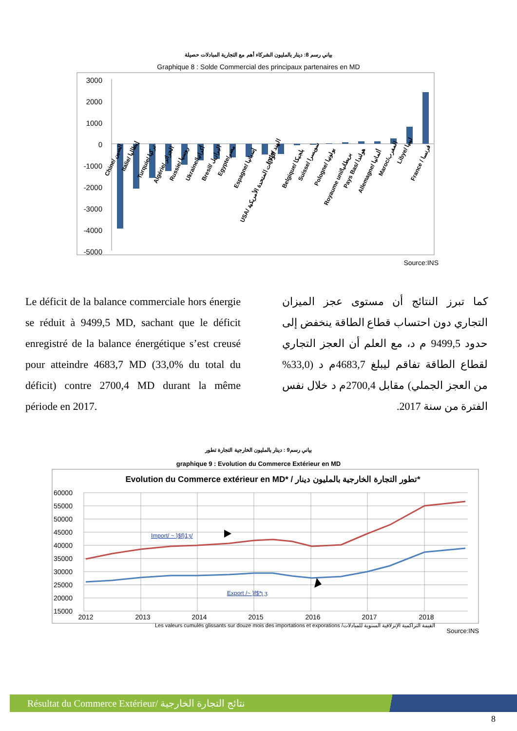بياني رسم 8: دينار بالمليون الشركاء أهم مع التجارية المبادلات حصيلة
Graphique 8 : Solde Commercial des principaux partenaires en MD
3000
2000
1000
0
-1000
-2000
-3000
-4000
-5000
Chine/ الصين
Italie/ إيطاليا
Turquie/ تركيا
Algérie/ الجزائر
Russie/ روسيا
Ukraine/أكرانيا
Bresil/ البرازيل
Egypte/مصر
Espagne/ إسبانيا
USA/ الولايات المتحدة الأمريكية
Inde/ الهند
Belgique/ بلجيكا
Suisse/ سويسرا
Pologne/ بولونيا
Royaume uni/بريطانيا
Pays Bas/ هولندا
Allemagne/ ألمانيا
Maroc/المغرب
Libye/ ليبيا
France / فرنسا
Source:INS
Le déficit de la balance commerciale hors énergie se réduit à 9499,5 MD, sachant que le déficit enregistré de la balance énergétique s’est creusé pour atteindre 4683,7 MD (33,0% du total du déficit) contre 2700,4 MD durant la même période en 2017.
كما تبرز النتائج أن مستوى عجز الميزان التجاري دون احتساب قطاع الطاقة ينخفض إلى حدود 9499,5 م د، مع العلم أن العجز التجاري لقطاع الطاقة تفاقم ليبلغ 4683,7م د (33,0% من العجز الجملي) مقابل 2700,4م د خلال نفس الفترة من سنة 2017.
بياني رسم9 : دينار بالمليون الخارجية التجارة تطور
graphique 9 : Evolution du Commerce Extérieur en MD
Evolution du Commerce extérieur en MD* / تطور التجارة الخارجية بالمليون دينار*
60000
55000
50000
45000
40000
35000
30000
25000
20000
15000
Import/ ~ }$f}1ʒ/
Export /~ }f$*ʅ ʒ
2012
2013
2014
2015
2016
2017
2018
Les valeurs cumulés glissants sur douze mois des importations et exporations /القيمة التراكمية الإنزلاقية السنوية للمبادلات
Source:INS
Résultat du Commerce Extérieur/ نتائج التجارة الخارجية
8